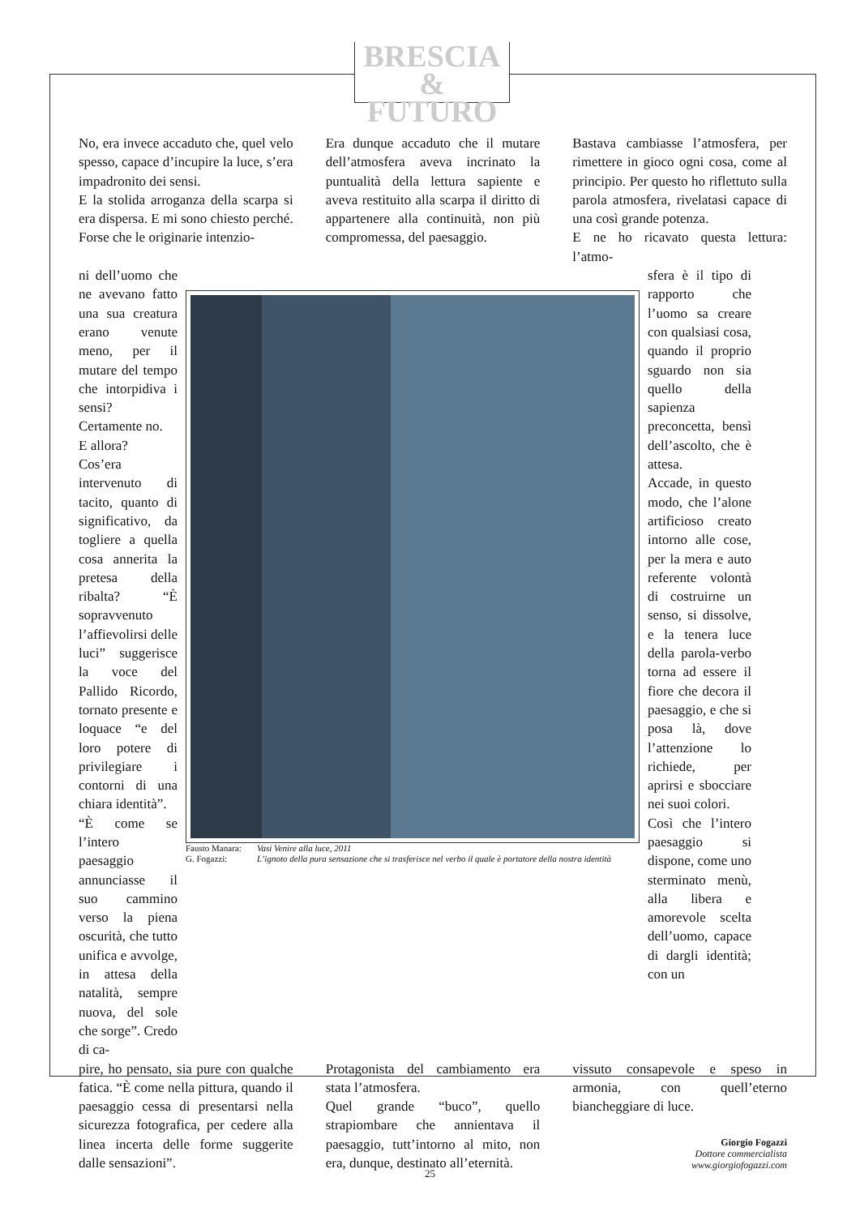BRESCIA
& FUTURO
No, era invece accaduto che, quel velo spesso, capace d’incupire la luce, s’era impadronito dei sensi.
E la stolida arroganza della scarpa si era dispersa. E mi sono chiesto perché. Forse che le originarie intenzio-
Era dunque accaduto che il mutare dell’atmosfera aveva incrinato la puntualità della lettura sapiente e aveva restituito alla scarpa il diritto di appartenere alla continuità, non più compromessa, del paesaggio.
Bastava cambiasse l’atmosfera, per rimettere in gioco ogni cosa, come al principio. Per questo ho riflettuto sulla parola atmosfera, rivelatasi capace di una così grande potenza.
E ne ho ricavato questa lettura: l’atmo-
ni dell’uomo che ne avevano fatto una sua creatura erano venute meno, per il mutare del tempo che intorpidiva i sensi?
Certamente no.
E allora?
Cos’era intervenuto di tacito, quanto di significativo, da togliere a quella cosa annerita la pretesa della ribalta? “È sopravvenuto l’affievolirsi delle luci” suggerisce la voce del Pallido Ricordo, tornato presente e loquace “e del loro potere di privilegiare i contorni di una chiara identità”.
“È come se l’intero paesaggio annunciasse il suo cammino verso la piena oscurità, che tutto unifica e avvolge, in attesa della natalità, sempre nuova, del sole che sorge”. Credo di ca-
Fausto Manara: Vasi Venire alla luce, 2011 G. Fogazzi: L’ignoto della pura sensazione che si trasferisce nel verbo il quale è portatore della nostra identità
sfera è il tipo di rapporto che l’uomo sa creare con qualsiasi cosa, quando il proprio sguardo non sia quello della sapienza preconcetta, bensì dell’ascolto, che è attesa.
Accade, in questo modo, che l’alone artificioso creato intorno alle cose, per la mera e auto referente volontà di costruirne un senso, si dissolve, e la tenera luce della parola-verbo torna ad essere il fiore che decora il paesaggio, e che si posa là, dove l’attenzione lo richiede, per aprirsi e sbocciare nei suoi colori.
Così che l’intero paesaggio si dispone, come uno sterminato menù, alla libera e amorevole scelta dell’uomo, capace di dargli identità; con un
pire, ho pensato, sia pure con qualche fatica. “È come nella pittura, quando il paesaggio cessa di presentarsi nella sicurezza fotografica, per cedere alla linea incerta delle forme suggerite dalle sensazioni”.
Protagonista del cambiamento era stata l’atmosfera.
Quel grande “buco”, quello strapiombare che annientava il paesaggio, tutt’intorno al mito, non era, dunque, destinato all’eternità.
vissuto consapevole e speso in armonia, con quell’eterno biancheggiare di luce.
Giorgio Fogazzi
Dottore commercialista
www.giorgiofogazzi.com
25